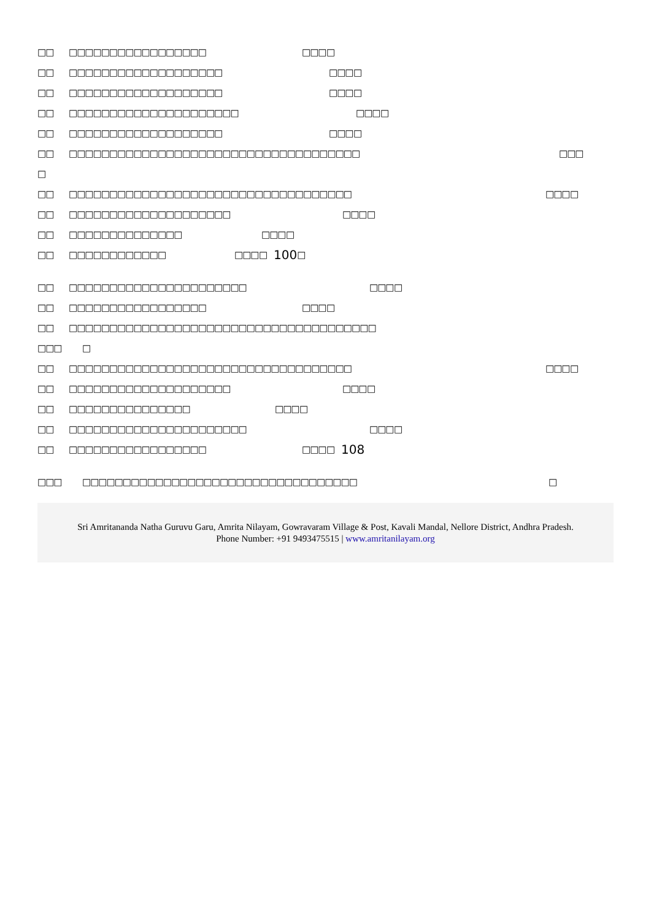□□ □□□□□□□□□□□□□□□□□ □□□ □
□□ □□□□□□□□□□□□□□□□□□□ □□□ □
□□ □□□□□□□□□□□□□□□□□□□ □□□ □
□□ □□□□□□□□□□□□□□□□□□□□□ □□□ □
□□ □□□□□□□□□□□□□□□□□□□ □□□ □
□□ □□□□□□□□□□□□□□□□□□□□□□□□□□□□□□□□□□□□ □□□
□
□□ □□□□□□□□□□□□□□□□□□□□□□□□□□□□□□□□□□□ □□□ □
□□ □□□□□□□□□□□□□□□□□□□□ □□□ □
□□ □□□□□□□□□□□□□□ □□□ □
□□ □□□□□□□□□□□□ □□□ □ 100 □
□□ □□□□□□□□□□□□□□□□□□□□□□ □□□ □
□□ □□□□□□□□□□□□□□□□□ □□□ □
□□ □□□□□□□□□□□□□□□□□□□□□□□□□□□□□□□□□□□□□□
□□□ □
□□ □□□□□□□□□□□□□□□□□□□□□□□□□□□□□□□□□□□ □□□ □
□□ □□□□□□□□□□□□□□□□□□□□ □□□ □
□□ □□□□□□□□□□□□□□□ □□□ □
□□ □□□□□□□□□□□□□□□□□□□□□□ □□□ □
□□ □□□□□□□□□□□□□□□□□ □□□ □ 108
□□□ □□□□□□□□□□□□□□□□□□□□□□□□□□□□□□□□□□ □
Sri Amritananda Natha Guruvu Garu, Amrita Nilayam, Gowravaram Village & Post, Kavali Mandal, Nellore District, Andhra Pradesh.
Phone Number: +91 9493475515 | www.amritanilayam.org